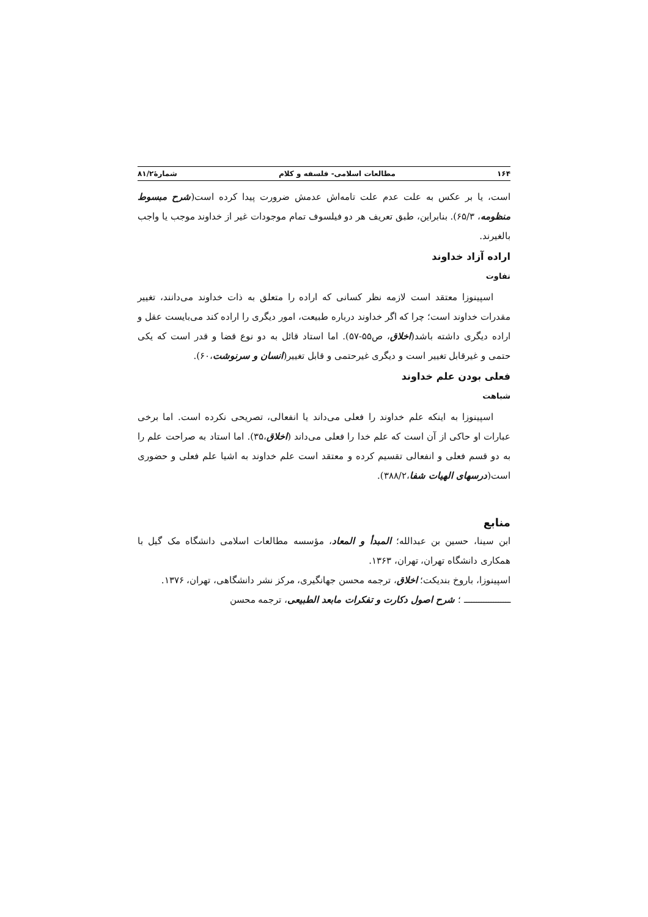۱۶۴ مطالعات اسلامی- فلسفه و کلام شمارۀ۸۱/۲
است، یا بر عکس به علت عدم علت تامه‌اش عدمش ضرورت پیدا کرده است(شرح مبسوط منظومه، ۶۵/۳). بنابراین، طبق تعریف هر دو فیلسوف تمام موجودات غیر از خداوند موجب یا واجب بالغیرند.
اراده آزاد خداوند
تفاوت
اسپینوزا معتقد است لازمه نظر کسانی که اراده را متعلق به ذات خداوند می‌دانند، تغییر مقدرات خداوند است؛ چرا که اگر خداوند درباره طبیعت، امور دیگری را اراده کند می‌بایست عقل و اراده دیگری داشته باشد(اخلاق، ص۵۵-۵۷). اما استاد قائل به دو نوع قضا و قدر است که یکی حتمی و غیرقابل تغییر است و دیگری غیرحتمی و قابل تغییر(انسان و سرنوشت،۶۰).
فعلی بودن علم خداوند
شباهت
اسپینوزا به اینکه علم خداوند را فعلی می‌داند یا انفعالی، تصریحی نکرده است. اما برخی عبارات او حاکی از آن است که علم خدا را فعلی می‌داند (اخلاق،۳۵). اما استاد به صراحت علم را به دو قسم فعلی و انفعالی تقسیم کرده و معتقد است علم خداوند به اشیا علم فعلی و حضوری است(درسهای الهیات شفا،۳۸۸/۲).
منابع
ابن سینا، حسین بن عبدالله؛ المبدأ و المعاد، مؤسسه مطالعات اسلامی دانشگاه مک گیل با همکاری دانشگاه تهران، تهران، ۱۳۶۳.
اسپینوزا، باروخ بندیکت؛ اخلاق، ترجمه محسن جهانگیری، مرکز نشر دانشگاهی، تهران، ۱۳۷۶.
ـــــــــــــــــــ ؛ شرح اصول دکارت و تفکرات مابعد الطبیعی، ترجمه محسن